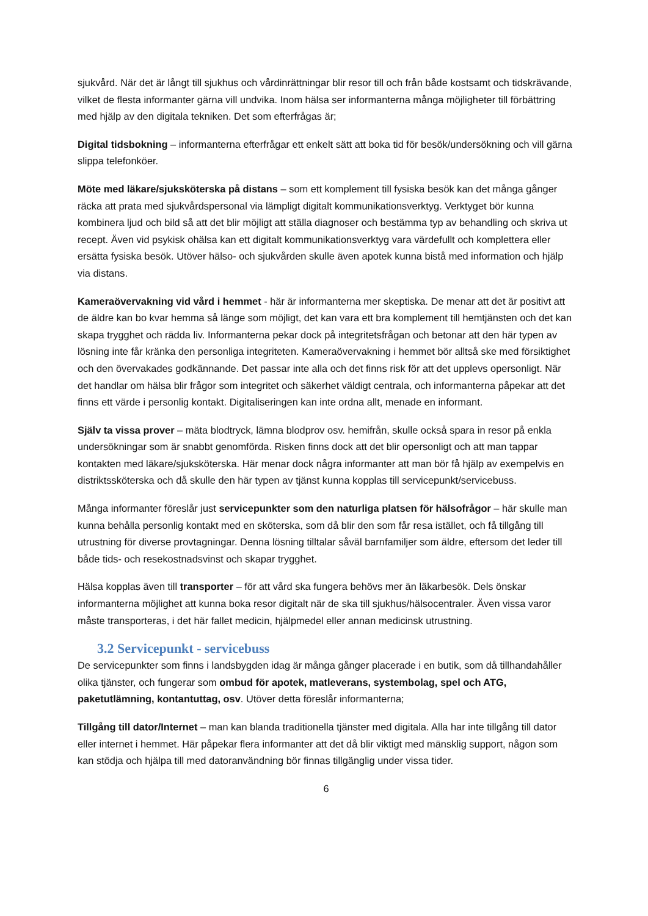sjukvård. När det är långt till sjukhus och vårdinrättningar blir resor till och från både kostsamt och tidskrävande, vilket de flesta informanter gärna vill undvika. Inom hälsa ser informanterna många möjligheter till förbättring med hjälp av den digitala tekniken. Det som efterfrågas är;
Digital tidsbokning – informanterna efterfrågar ett enkelt sätt att boka tid för besök/undersökning och vill gärna slippa telefonköer.
Möte med läkare/sjuksköterska på distans – som ett komplement till fysiska besök kan det många gånger räcka att prata med sjukvårdspersonal via lämpligt digitalt kommunikationsverktyg. Verktyget bör kunna kombinera ljud och bild så att det blir möjligt att ställa diagnoser och bestämma typ av behandling och skriva ut recept. Även vid psykisk ohälsa kan ett digitalt kommunikationsverktyg vara värdefullt och komplettera eller ersätta fysiska besök. Utöver hälso- och sjukvården skulle även apotek kunna bistå med information och hjälp via distans.
Kameraövervakning vid vård i hemmet - här är informanterna mer skeptiska. De menar att det är positivt att de äldre kan bo kvar hemma så länge som möjligt, det kan vara ett bra komplement till hemtjänsten och det kan skapa trygghet och rädda liv. Informanterna pekar dock på integritetsfrågan och betonar att den här typen av lösning inte får kränka den personliga integriteten. Kameraövervakning i hemmet bör alltså ske med försiktighet och den övervakades godkännande. Det passar inte alla och det finns risk för att det upplevs opersonligt. När det handlar om hälsa blir frågor som integritet och säkerhet väldigt centrala, och informanterna påpekar att det finns ett värde i personlig kontakt. Digitaliseringen kan inte ordna allt, menade en informant.
Själv ta vissa prover – mäta blodtryck, lämna blodprov osv. hemifrån, skulle också spara in resor på enkla undersökningar som är snabbt genomförda. Risken finns dock att det blir opersonligt och att man tappar kontakten med läkare/sjuksköterska. Här menar dock några informanter att man bör få hjälp av exempelvis en distriktssköterska och då skulle den här typen av tjänst kunna kopplas till servicepunkt/servicebuss.
Många informanter föreslår just servicepunkter som den naturliga platsen för hälsofrågor – här skulle man kunna behålla personlig kontakt med en sköterska, som då blir den som får resa istället, och få tillgång till utrustning för diverse provtagningar. Denna lösning tilltalar såväl barnfamiljer som äldre, eftersom det leder till både tids- och resekostnadsvinst och skapar trygghet.
Hälsa kopplas även till transporter – för att vård ska fungera behövs mer än läkarbesök. Dels önskar informanterna möjlighet att kunna boka resor digitalt när de ska till sjukhus/hälsocentraler. Även vissa varor måste transporteras, i det här fallet medicin, hjälpmedel eller annan medicinsk utrustning.
3.2 Servicepunkt - servicebuss
De servicepunkter som finns i landsbygden idag är många gånger placerade i en butik, som då tillhandahåller olika tjänster, och fungerar som ombud för apotek, matleverans, systembolag, spel och ATG, paketutlämning, kontantuttag, osv. Utöver detta föreslår informanterna;
Tillgång till dator/Internet – man kan blanda traditionella tjänster med digitala. Alla har inte tillgång till dator eller internet i hemmet. Här påpekar flera informanter att det då blir viktigt med mänsklig support, någon som kan stödja och hjälpa till med datoranvändning bör finnas tillgänglig under vissa tider.
6